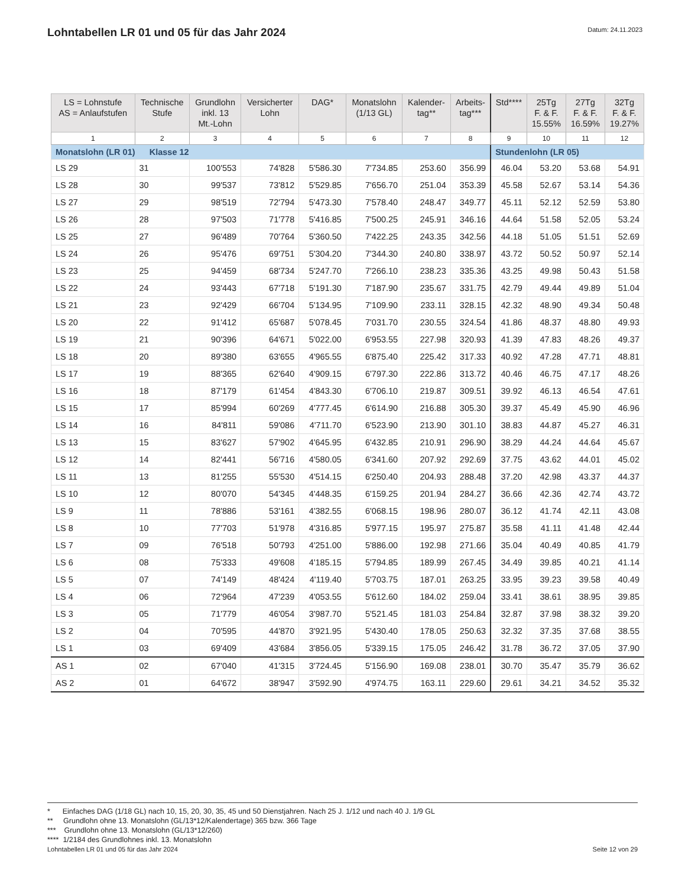Lohntabellen LR 01 und 05 für das Jahr 2024
Datum: 24.11.2023
| LS = Lohnstufe AS = Anlaufstufen | Technische Stufe | Grundlohn inkl. 13 Mt.-Lohn | Versicherter Lohn | DAG* | Monatslohn (1/13 GL) | Kalender- tag** | Arbeits- tag*** | Std**** | 25Tg F. & F. 15.55% | 27Tg F. & F. 16.59% | 32Tg F. & F. 19.27% |
| --- | --- | --- | --- | --- | --- | --- | --- | --- | --- | --- | --- |
| 1 | 2 | 3 | 4 | 5 | 6 | 7 | 8 | 9 | 10 | 11 | 12 |
| Monatslohn (LR 01) Klasse 12 | | | | | | | | Stundenlohn (LR 05) | | | |
| LS 29 | 31 | 100'553 | 74'828 | 5'586.30 | 7'734.85 | 253.60 | 356.99 | 46.04 | 53.20 | 53.68 | 54.91 |
| LS 28 | 30 | 99'537 | 73'812 | 5'529.85 | 7'656.70 | 251.04 | 353.39 | 45.58 | 52.67 | 53.14 | 54.36 |
| LS 27 | 29 | 98'519 | 72'794 | 5'473.30 | 7'578.40 | 248.47 | 349.77 | 45.11 | 52.12 | 52.59 | 53.80 |
| LS 26 | 28 | 97'503 | 71'778 | 5'416.85 | 7'500.25 | 245.91 | 346.16 | 44.64 | 51.58 | 52.05 | 53.24 |
| LS 25 | 27 | 96'489 | 70'764 | 5'360.50 | 7'422.25 | 243.35 | 342.56 | 44.18 | 51.05 | 51.51 | 52.69 |
| LS 24 | 26 | 95'476 | 69'751 | 5'304.20 | 7'344.30 | 240.80 | 338.97 | 43.72 | 50.52 | 50.97 | 52.14 |
| LS 23 | 25 | 94'459 | 68'734 | 5'247.70 | 7'266.10 | 238.23 | 335.36 | 43.25 | 49.98 | 50.43 | 51.58 |
| LS 22 | 24 | 93'443 | 67'718 | 5'191.30 | 7'187.90 | 235.67 | 331.75 | 42.79 | 49.44 | 49.89 | 51.04 |
| LS 21 | 23 | 92'429 | 66'704 | 5'134.95 | 7'109.90 | 233.11 | 328.15 | 42.32 | 48.90 | 49.34 | 50.48 |
| LS 20 | 22 | 91'412 | 65'687 | 5'078.45 | 7'031.70 | 230.55 | 324.54 | 41.86 | 48.37 | 48.80 | 49.93 |
| LS 19 | 21 | 90'396 | 64'671 | 5'022.00 | 6'953.55 | 227.98 | 320.93 | 41.39 | 47.83 | 48.26 | 49.37 |
| LS 18 | 20 | 89'380 | 63'655 | 4'965.55 | 6'875.40 | 225.42 | 317.33 | 40.92 | 47.28 | 47.71 | 48.81 |
| LS 17 | 19 | 88'365 | 62'640 | 4'909.15 | 6'797.30 | 222.86 | 313.72 | 40.46 | 46.75 | 47.17 | 48.26 |
| LS 16 | 18 | 87'179 | 61'454 | 4'843.30 | 6'706.10 | 219.87 | 309.51 | 39.92 | 46.13 | 46.54 | 47.61 |
| LS 15 | 17 | 85'994 | 60'269 | 4'777.45 | 6'614.90 | 216.88 | 305.30 | 39.37 | 45.49 | 45.90 | 46.96 |
| LS 14 | 16 | 84'811 | 59'086 | 4'711.70 | 6'523.90 | 213.90 | 301.10 | 38.83 | 44.87 | 45.27 | 46.31 |
| LS 13 | 15 | 83'627 | 57'902 | 4'645.95 | 6'432.85 | 210.91 | 296.90 | 38.29 | 44.24 | 44.64 | 45.67 |
| LS 12 | 14 | 82'441 | 56'716 | 4'580.05 | 6'341.60 | 207.92 | 292.69 | 37.75 | 43.62 | 44.01 | 45.02 |
| LS 11 | 13 | 81'255 | 55'530 | 4'514.15 | 6'250.40 | 204.93 | 288.48 | 37.20 | 42.98 | 43.37 | 44.37 |
| LS 10 | 12 | 80'070 | 54'345 | 4'448.35 | 6'159.25 | 201.94 | 284.27 | 36.66 | 42.36 | 42.74 | 43.72 |
| LS 9 | 11 | 78'886 | 53'161 | 4'382.55 | 6'068.15 | 198.96 | 280.07 | 36.12 | 41.74 | 42.11 | 43.08 |
| LS 8 | 10 | 77'703 | 51'978 | 4'316.85 | 5'977.15 | 195.97 | 275.87 | 35.58 | 41.11 | 41.48 | 42.44 |
| LS 7 | 09 | 76'518 | 50'793 | 4'251.00 | 5'886.00 | 192.98 | 271.66 | 35.04 | 40.49 | 40.85 | 41.79 |
| LS 6 | 08 | 75'333 | 49'608 | 4'185.15 | 5'794.85 | 189.99 | 267.45 | 34.49 | 39.85 | 40.21 | 41.14 |
| LS 5 | 07 | 74'149 | 48'424 | 4'119.40 | 5'703.75 | 187.01 | 263.25 | 33.95 | 39.23 | 39.58 | 40.49 |
| LS 4 | 06 | 72'964 | 47'239 | 4'053.55 | 5'612.60 | 184.02 | 259.04 | 33.41 | 38.61 | 38.95 | 39.85 |
| LS 3 | 05 | 71'779 | 46'054 | 3'987.70 | 5'521.45 | 181.03 | 254.84 | 32.87 | 37.98 | 38.32 | 39.20 |
| LS 2 | 04 | 70'595 | 44'870 | 3'921.95 | 5'430.40 | 178.05 | 250.63 | 32.32 | 37.35 | 37.68 | 38.55 |
| LS 1 | 03 | 69'409 | 43'684 | 3'856.05 | 5'339.15 | 175.05 | 246.42 | 31.78 | 36.72 | 37.05 | 37.90 |
| AS 1 | 02 | 67'040 | 41'315 | 3'724.45 | 5'156.90 | 169.08 | 238.01 | 30.70 | 35.47 | 35.79 | 36.62 |
| AS 2 | 01 | 64'672 | 38'947 | 3'592.90 | 4'974.75 | 163.11 | 229.60 | 29.61 | 34.21 | 34.52 | 35.32 |
* Einfaches DAG (1/18 GL) nach 10, 15, 20, 30, 35, 45 und 50 Dienstjahren. Nach 25 J. 1/12 und nach 40 J. 1/9 GL
** Grundlohn ohne 13. Monatslohn (GL/13*12/Kalendertage) 365 bzw. 366 Tage
*** Grundlohn ohne 13. Monatslohn (GL/13*12/260)
**** 1/2184 des Grundlohnes inkl. 13. Monatslohn
Lohntabellen LR 01 und 05 für das Jahr 2024 Seite 12 von 29